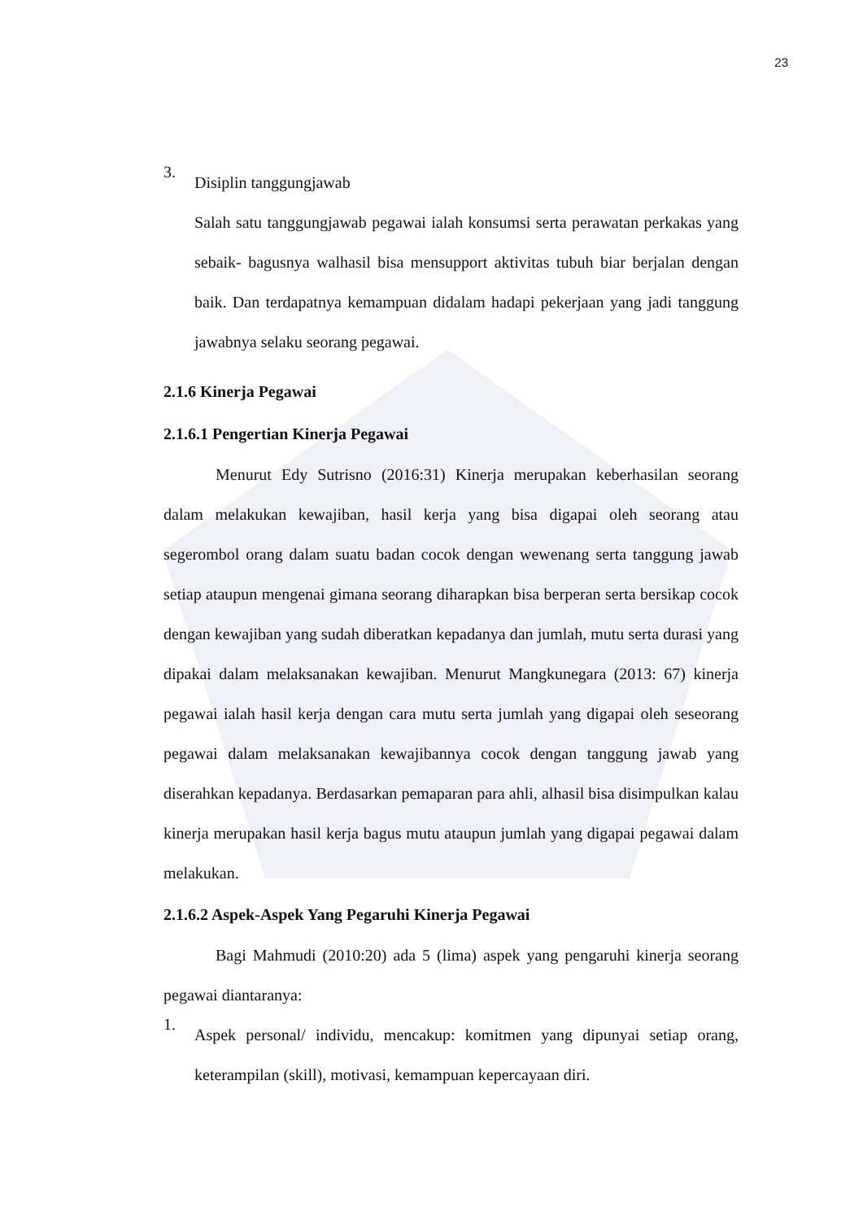23
3.
Disiplin tanggungjawab
Salah satu tanggungjawab pegawai ialah konsumsi serta perawatan perkakas yang sebaik- bagusnya walhasil bisa mensupport aktivitas tubuh biar berjalan dengan baik. Dan terdapatnya kemampuan didalam hadapi pekerjaan yang jadi tanggung jawabnya selaku seorang pegawai.
2.1.6 Kinerja Pegawai
2.1.6.1 Pengertian Kinerja Pegawai
Menurut Edy Sutrisno (2016:31) Kinerja merupakan keberhasilan seorang dalam melakukan kewajiban, hasil kerja yang bisa digapai oleh seorang atau segerombol orang dalam suatu badan cocok dengan wewenang serta tanggung jawab setiap ataupun mengenai gimana seorang diharapkan bisa berperan serta bersikap cocok dengan kewajiban yang sudah diberatkan kepadanya dan jumlah, mutu serta durasi yang dipakai dalam melaksanakan kewajiban. Menurut Mangkunegara (2013: 67) kinerja pegawai ialah hasil kerja dengan cara mutu serta jumlah yang digapai oleh seseorang pegawai dalam melaksanakan kewajibannya cocok dengan tanggung jawab yang diserahkan kepadanya. Berdasarkan pemaparan para ahli, alhasil bisa disimpulkan kalau kinerja merupakan hasil kerja bagus mutu ataupun jumlah yang digapai pegawai dalam melakukan.
2.1.6.2 Aspek-Aspek Yang Pegaruhi Kinerja Pegawai
Bagi Mahmudi (2010:20) ada 5 (lima) aspek yang pengaruhi kinerja seorang pegawai diantaranya:
1.
Aspek personal/ individu, mencakup: komitmen yang dipunyai setiap orang, keterampilan (skill), motivasi, kemampuan kepercayaan diri.